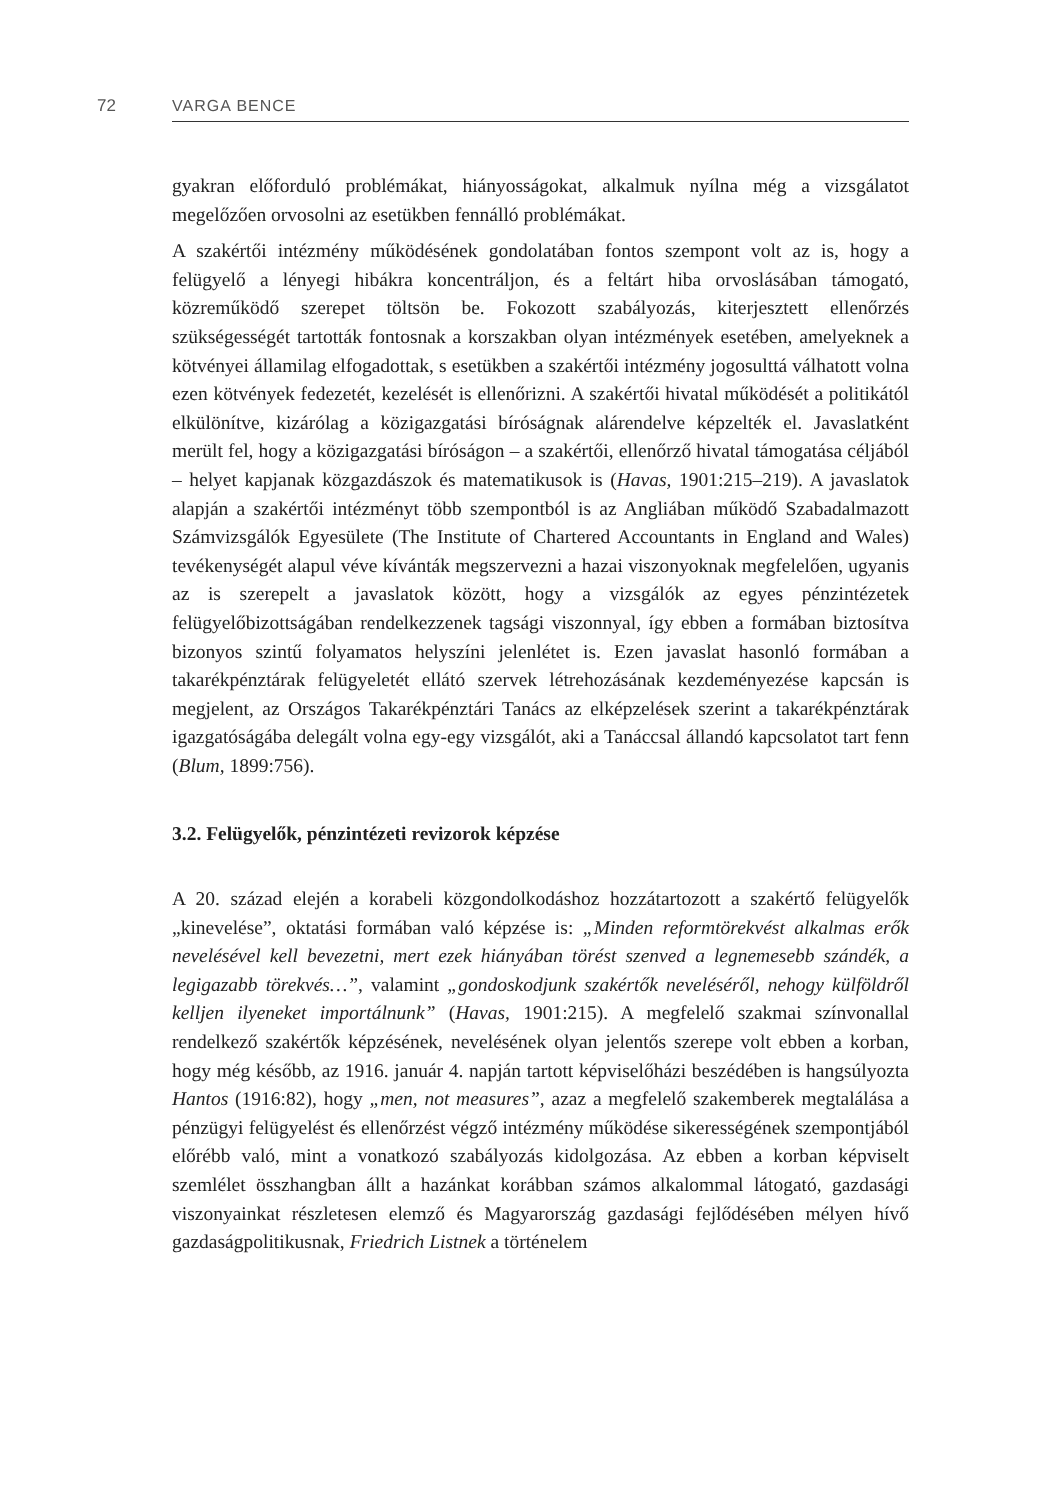72 VARGA BENCE
gyakran előforduló problémákat, hiányosságokat, alkalmuk nyílna még a vizsgálatot megelőzően orvosolni az esetükben fennálló problémákat.
A szakértői intézmény működésének gondolatában fontos szempont volt az is, hogy a felügyelő a lényegi hibákra koncentráljon, és a feltárt hiba orvoslásában támogató, közreműködő szerepet töltsön be. Fokozott szabályozás, kiterjesztett ellenőrzés szükségességét tartották fontosnak a korszakban olyan intézmények esetében, amelyeknek a kötvényei államilag elfogadottak, s esetükben a szakértői intézmény jogosulttá válhatott volna ezen kötvények fedezetét, kezelését is ellenőrizni. A szakértői hivatal működését a politikától elkülönítve, kizárólag a közigazgatási bíróságnak alárendelve képzelték el. Javaslatként merült fel, hogy a közigazgatási bíróságon – a szakértői, ellenőrző hivatal támogatása céljából – helyet kapjanak közgazdászok és matematikusok is (Havas, 1901:215–219). A javaslatok alapján a szakértői intézményt több szempontból is az Angliában működő Szabadalmazott Számvizsgálók Egyesülete (The Institute of Chartered Accountants in England and Wales) tevékenységét alapul véve kívánták megszervezni a hazai viszonyoknak megfelelően, ugyanis az is szerepelt a javaslatok között, hogy a vizsgálók az egyes pénzintézetek felügyelőbizottságában rendelkezzenek tagsági viszonnyal, így ebben a formában biztosítva bizonyos szintű folyamatos helyszíni jelenlétet is. Ezen javaslat hasonló formában a takarékpénztárak felügyeletét ellátó szervek létrehozásának kezdeményezése kapcsán is megjelent, az Országos Takarékpénztári Tanács az elképzelések szerint a takarékpénztárak igazgatóságába delegált volna egy-egy vizsgálót, aki a Tanáccsal állandó kapcsolatot tart fenn (Blum, 1899:756).
3.2. Felügyelők, pénzintézeti revizorok képzése
A 20. század elején a korabeli közgondolkodáshoz hozzátartozott a szakértő felügyelők „kinevelése”, oktatási formában való képzése is: „Minden reformtörekvést alkalmas erők nevelésével kell bevezetni, mert ezek hiányában törést szenved a legnemesebb szándék, a legigazabb törekvés…”, valamint „gondoskodjunk szakértők neveléséről, nehogy külföldről kelljen ilyeneket importálnunk” (Havas, 1901:215). A megfelelő szakmai színvonallal rendelkező szakértők képzésének, nevelésének olyan jelentős szerepe volt ebben a korban, hogy még később, az 1916. január 4. napján tartott képviselőházi beszédében is hangsúlyozta Hantos (1916:82), hogy „men, not measures”, azaz a megfelelő szakemberek megtalálása a pénzügyi felügyelést és ellenőrzést végző intézmény működése sikerességének szempontjából előrébb való, mint a vonatkozó szabályozás kidolgozása. Az ebben a korban képviselt szemlélet összhangban állt a hazánkat korábban számos alkalommal látogató, gazdasági viszonyainkat részletesen elemző és Magyarország gazdasági fejlődésében mélyen hívő gazdaságpolitikusnak, Friedrich Listnek a történelem